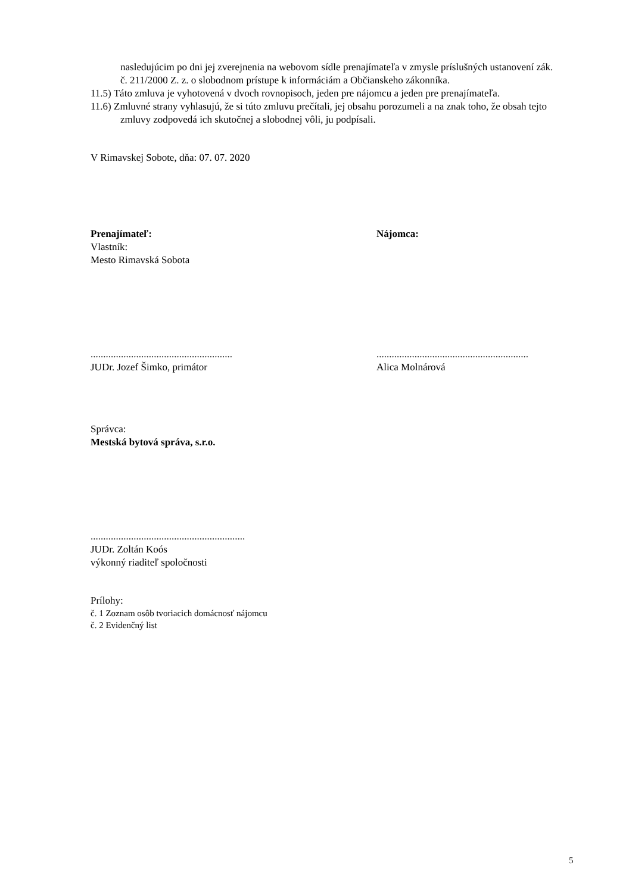nasledujúcim po dni jej zverejnenia na webovom sídle prenajímateľa v zmysle príslušných ustanovení zák. č. 211/2000 Z. z. o slobodnom prístupe k informáciám a Občianskeho zákonníka.
11.5) Táto zmluva je vyhotovená v dvoch rovnopisoch, jeden pre nájomcu a jeden pre prenajímateľa.
11.6) Zmluvné strany vyhlasujú, že si túto zmluvu prečítali, jej obsahu porozumeli a na znak toho, že obsah tejto zmluvy zodpovedá ich skutočnej a slobodnej vôli, ju podpísali.
V Rimavskej Sobote, dňa: 07. 07. 2020
Prenajímateľ:
Vlastník:
Mesto Rimavská Sobota
Nájomca:
........................................................
JUDr. Jozef Šimko, primátor
............................................................
Alica Molnárová
Správca:
Mestská bytová správa, s.r.o.
.............................................................
JUDr. Zoltán Koós
výkonný riaditeľ spoločnosti
Prílohy:
č. 1 Zoznam osôb tvoriacich domácnosť nájomcu
č. 2 Evidenčný list
5